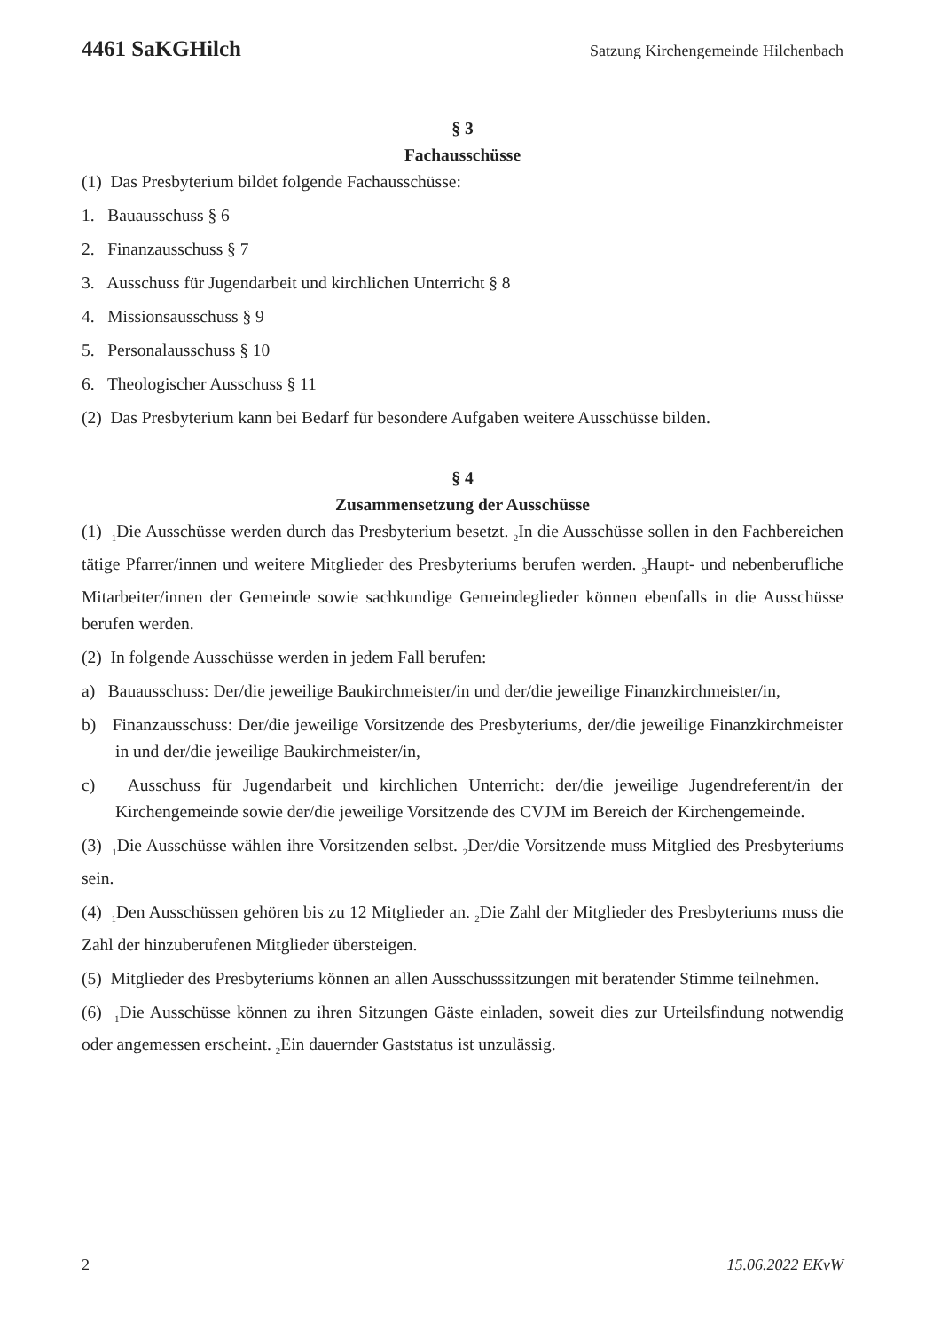4461 SaKGHilch Satzung Kirchengemeinde Hilchenbach
§ 3
Fachausschüsse
(1) Das Presbyterium bildet folgende Fachausschüsse:
1. Bauausschuss § 6
2. Finanzausschuss § 7
3. Ausschuss für Jugendarbeit und kirchlichen Unterricht § 8
4. Missionsausschuss § 9
5. Personalausschuss § 10
6. Theologischer Ausschuss § 11
(2) Das Presbyterium kann bei Bedarf für besondere Aufgaben weitere Ausschüsse bilden.
§ 4
Zusammensetzung der Ausschüsse
(1) <sub>1</sub>Die Ausschüsse werden durch das Presbyterium besetzt. <sub>2</sub>In die Ausschüsse sollen in den Fachbereichen tätige Pfarrer/innen und weitere Mitglieder des Presbyteriums berufen werden. <sub>3</sub>Haupt- und nebenberufliche Mitarbeiter/innen der Gemeinde sowie sachkundige Gemeindeglieder können ebenfalls in die Ausschüsse berufen werden.
(2) In folgende Ausschüsse werden in jedem Fall berufen:
a) Bauausschuss: Der/die jeweilige Baukirchmeister/in und der/die jeweilige Finanzkirchmeister/in,
b) Finanzausschuss: Der/die jeweilige Vorsitzende des Presbyteriums, der/die jeweilige Finanzkirchmeister in und der/die jeweilige Baukirchmeister/in,
c) Ausschuss für Jugendarbeit und kirchlichen Unterricht: der/die jeweilige Jugendreferent/in der Kirchengemeinde sowie der/die jeweilige Vorsitzende des CVJM im Bereich der Kirchengemeinde.
(3) <sub>1</sub>Die Ausschüsse wählen ihre Vorsitzenden selbst. <sub>2</sub>Der/die Vorsitzende muss Mitglied des Presbyteriums sein.
(4) <sub>1</sub>Den Ausschüssen gehören bis zu 12 Mitglieder an. <sub>2</sub>Die Zahl der Mitglieder des Presbyteriums muss die Zahl der hinzuberufenen Mitglieder übersteigen.
(5) Mitglieder des Presbyteriums können an allen Ausschusssitzungen mit beratender Stimme teilnehmen.
(6) <sub>1</sub>Die Ausschüsse können zu ihren Sitzungen Gäste einladen, soweit dies zur Urteilsfindung notwendig oder angemessen erscheint. <sub>2</sub>Ein dauernder Gaststatus ist unzulässig.
2 15.06.2022 EKvW